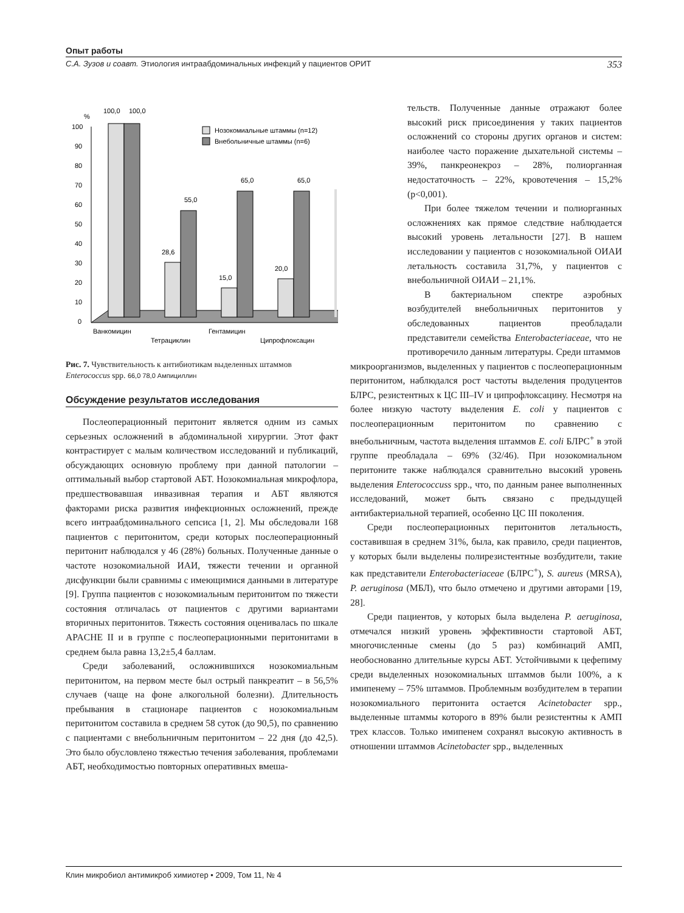Опыт работы
С.А. Зузов и соавт. Этиология интраабдоминальных инфекций у пациентов ОРИТ 353
%
100
90
80
70
60
50
40
30
20
10
0
100,0
100,0
28,6
55,0
15,0
65,0
20,0
65,0
Нозокомиальные штаммы (n=12)
Внебольничные штаммы (n=6)
Ванкомицин
Тетрациклин
Гентамицин
Ципрофлоксацин
Рис. 7. Чувствительность к антибиотикам выделенных штаммов Enterococcus spp. 66,0 78,0 Ампициллин
Обсуждение результатов исследования
Послеоперационный перитонит является одним из самых серьезных осложнений в абдоминальной хирургии. Этот факт контрастирует с малым количеством исследований и публикаций, обсуждающих основную проблему при данной патологии – оптимальный выбор стартовой АБТ. Нозокомиальная микрофлора, предшествовавшая инвазивная терапия и АБТ являются факторами риска развития инфекционных осложнений, прежде всего интраабдоминального сепсиса [1, 2]. Мы обследовали 168 пациентов с перитонитом, среди которых послеоперационный перитонит наблюдался у 46 (28%) больных. Полученные данные о частоте нозокомиальной ИАИ, тяжести течении и органной дисфункции были сравнимы с имеющимися данными в литературе [9]. Группа пациентов с нозокомиальным перитонитом по тяжести состояния отличалась от пациентов с другими вариантами вторичных перитонитов. Тяжесть состояния оценивалась по шкале APACHE II и в группе с послеоперационными перитонитами в среднем была равна 13,2±5,4 баллам.
Среди заболеваний, осложнившихся нозокомиальным перитонитом, на первом месте был острый панкреатит – в 56,5% случаев (чаще на фоне алкогольной болезни). Длительность пребывания в стационаре пациентов с нозокомиальным перитонитом составила в среднем 58 суток (до 90,5), по сравнению с пациентами с внебольничным перитонитом – 22 дня (до 42,5). Это было обусловлено тяжестью течения заболевания, проблемами АБТ, необходимостью повторных оперативных вмеша-
тельств. Полученные данные отражают более высокий риск присоединения у таких пациентов осложнений со стороны других органов и систем: наиболее часто поражение дыхательной системы – 39%, панкреонекроз – 28%, полиорганная недостаточность – 22%, кровотечения – 15,2% (p<0,001).
При более тяжелом течении и полиорганных осложнениях как прямое следствие наблюдается высокий уровень летальности [27]. В нашем исследовании у пациентов с нозокомиальной ОИАИ летальность составила 31,7%, у пациентов с внебольничной ОИАИ – 21,1%.
В бактериальном спектре аэробных возбудителей внебольничных перитонитов у обследованных пациентов преобладали представители семейства Enterobacteriaceae, что не противоречило данным литературы. Среди штаммов
микроорганизмов, выделенных у пациентов с послеоперационным перитонитом, наблюдался рост частоты выделения продуцентов БЛРС, резистентных к ЦС III–IV и ципрофлоксацину. Несмотря на более низкую частоту выделения E. coli у пациентов с послеоперационным перитонитом по сравнению с внебольничным, частота выделения штаммов E. coli БЛРС<sup>+</sup> в этой группе преобладала – 69% (32/46). При нозокомиальном перитоните также наблюдался сравнительно высокий уровень выделения Enterococcuss spp., что, по данным ранее выполненных исследований, может быть связано с предыдущей антибактериальной терапией, особенно ЦС III поколения.
Среди послеоперационных перитонитов летальность, составившая в среднем 31%, была, как правило, среди пациентов, у которых были выделены полирезистентные возбудители, такие как представители Enterobacteriaceae (БЛРС<sup>+</sup>), S. aureus (MRSA), P. aeruginosa (МБЛ), что было отмечено и другими авторами [19, 28].
Среди пациентов, у которых была выделена P. aeruginosa, отмечался низкий уровень эффективности стартовой АБТ, многочисленные смены (до 5 раз) комбинаций АМП, необоснованно длительные курсы АБТ. Устойчивыми к цефепиму среди выделенных нозокомиальных штаммов были 100%, а к имипенему – 75% штаммов. Проблемным возбудителем в терапии нозокомиального перитонита остается Acinetobacter spp., выделенные штаммы которого в 89% были резистентны к АМП трех классов. Только имипенем сохранял высокую активность в отношении штаммов Acinetobacter spp., выделенных
Клин микробиол антимикроб химиотер • 2009, Том 11, № 4